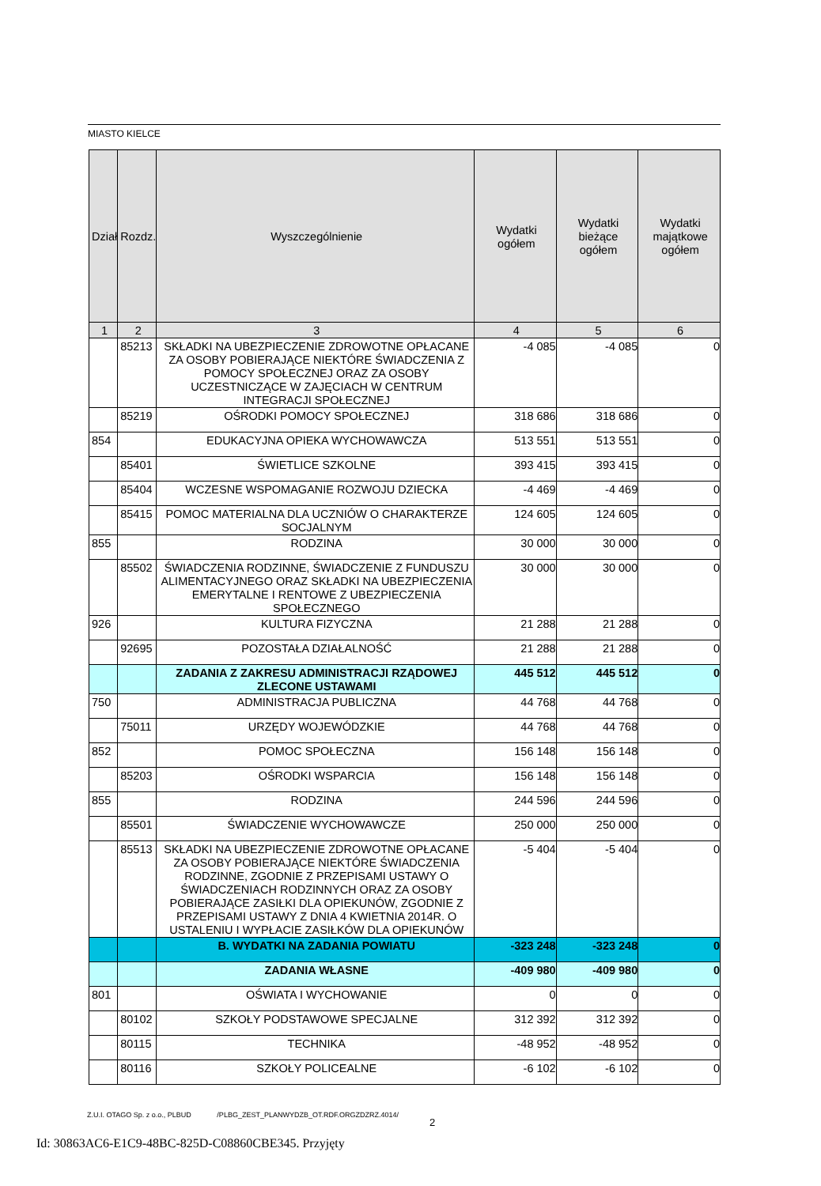MIASTO KIELCE
| Dział | Rozdz. | Wyszczególnienie | Wydatki ogółem | Wydatki bieżące ogółem | Wydatki majątkowe ogółem |
| --- | --- | --- | --- | --- | --- |
| 1 | 2 | 3 | 4 | 5 | 6 |
| | 85213 | SKŁADKI NA UBEZPIECZENIE ZDROWOTNE OPŁACANE ZA OSOBY POBIERAJĄCE NIEKTÓRE ŚWIADCZENIA Z POMOCY SPOŁECZNEJ ORAZ ZA OSOBY UCZESTNICZĄCE W ZAJĘCIACH W CENTRUM INTEGRACJI SPOŁECZNEJ | -4 085 | -4 085 | 0 |
| | 85219 | OŚRODKI POMOCY SPOŁECZNEJ | 318 686 | 318 686 | 0 |
| 854 | | EDUKACYJNA OPIEKA WYCHOWAWCZA | 513 551 | 513 551 | 0 |
| | 85401 | ŚWIETLICE SZKOLNE | 393 415 | 393 415 | 0 |
| | 85404 | WCZESNE WSPOMAGANIE ROZWOJU DZIECKA | -4 469 | -4 469 | 0 |
| | 85415 | POMOC MATERIALNA DLA UCZNIÓW O CHARAKTERZE SOCJALNYM | 124 605 | 124 605 | 0 |
| 855 | | RODZINA | 30 000 | 30 000 | 0 |
| | 85502 | ŚWIADCZENIA RODZINNE, ŚWIADCZENIE Z FUNDUSZU ALIMENTACYJNEGO ORAZ SKŁADKI NA UBEZPIECZENIA EMERYTALNE I RENTOWE Z UBEZPIECZENIA SPOŁECZNEGO | 30 000 | 30 000 | 0 |
| 926 | | KULTURA FIZYCZNA | 21 288 | 21 288 | 0 |
| | 92695 | POZOSTAŁA DZIAŁALNOŚĆ | 21 288 | 21 288 | 0 |
| | | ZADANIA Z ZAKRESU ADMINISTRACJI RZĄDOWEJ ZLECONE USTAWAMI | 445 512 | 445 512 | 0 |
| 750 | | ADMINISTRACJA PUBLICZNA | 44 768 | 44 768 | 0 |
| | 75011 | URZĘDY WOJEWÓDZKIE | 44 768 | 44 768 | 0 |
| 852 | | POMOC SPOŁECZNA | 156 148 | 156 148 | 0 |
| | 85203 | OŚRODKI WSPARCIA | 156 148 | 156 148 | 0 |
| 855 | | RODZINA | 244 596 | 244 596 | 0 |
| | 85501 | ŚWIADCZENIE WYCHOWAWCZE | 250 000 | 250 000 | 0 |
| | 85513 | SKŁADKI NA UBEZPIECZENIE ZDROWOTNE OPŁACANE ZA OSOBY POBIERAJĄCE NIEKTÓRE ŚWIADCZENIA RODZINNE, ZGODNIE Z PRZEPISAMI USTAWY O ŚWIADCZENIACH RODZINNYCH ORAZ ZA OSOBY POBIERAJĄCE ZASIŁKI DLA OPIEKUNÓW, ZGODNIE Z PRZEPISAMI USTAWY Z DNIA 4 KWIETNIA 2014R. O USTALENIU I WYPŁACIE ZASIŁKÓW DLA OPIEKUNÓW | -5 404 | -5 404 | 0 |
| | | B. WYDATKI NA ZADANIA POWIATU | -323 248 | -323 248 | 0 |
| | | ZADANIA WŁASNE | -409 980 | -409 980 | 0 |
| 801 | | OŚWIATA I WYCHOWANIE | 0 | 0 | 0 |
| | 80102 | SZKOŁY PODSTAWOWE SPECJALNE | 312 392 | 312 392 | 0 |
| | 80115 | TECHNIKA | -48 952 | -48 952 | 0 |
| | 80116 | SZKOŁY POLICEALNE | -6 102 | -6 102 | 0 |
Z.U.I. OTAGO Sp. z o.o., PLBUD /PLBG_ZEST_PLANWYDZB_OT.RDF.ORGZDZRZ.4014/
2
Id: 30863AC6-E1C9-48BC-825D-C08860CBE345. Przyjęty